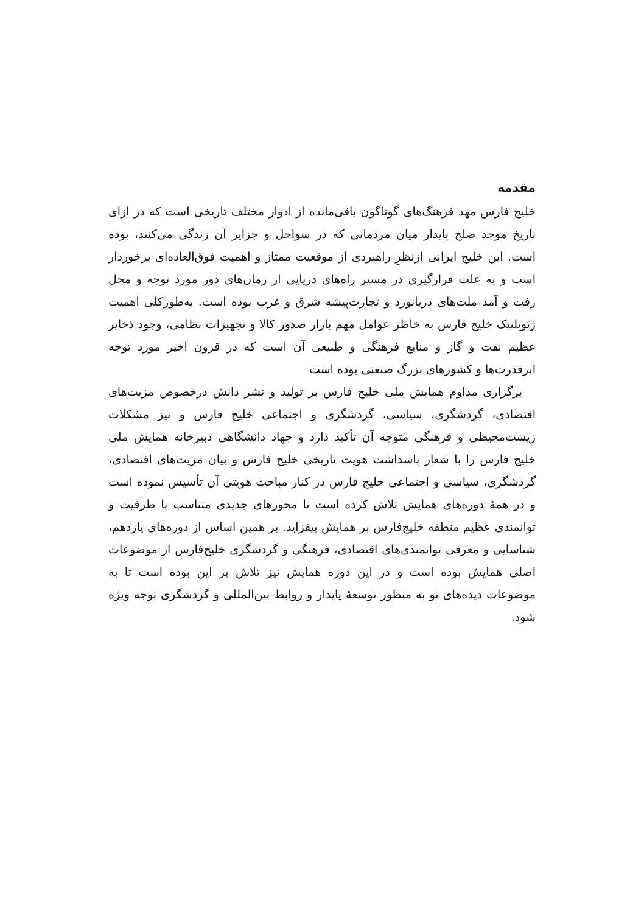مقدمه
خلیج فارس مهد فرهنگ‌های گوناگون باقی‌مانده از ادوار مختلف تاریخی است که در ازای تاریخ موجد صلح پایدار میان مردمانی که در سواحل و جزایر آن زندگی می‌کنند، بوده است. این خلیج ایرانی ازنظرِ راهبردی از موقعیت ممتاز و اهمیت فوق‌العاده‌ای برخوردار است و به علت قرارگیری در مسیر راه‌های دریایی از زمان‌های دور مورد توجه و محل رفت و آمد ملت‌های دریانورد و تجارت‌پیشه شرق و غرب بوده است. به‌طورکلی اهمیت ژئوپلتیک خلیج فارس به خاطر عوامل مهم بازار صدور کالا و تجهیزات نظامی، وجود ذخایر عظیم نفت و گاز و منابع فرهنگی و طبیعی آن است که در قرون اخیر مورد توجه ابرقدرت‌ها و کشورهای بزرگ صنعتی بوده است
برگزاری مداوم همایش ملی خلیج فارس بر تولید و نشر دانش درخصوص مزیت‌های اقتصادی، گردشگری، سیاسی، گردشگری و اجتماعی خلیج فارس و نیز مشکلات زیست‌محیطی و فرهنگی متوجه آن تأکید دارد و جهاد دانشگاهی دبیرخانه همایش ملی خلیج فارس را با شعار پاسداشت هویت تاریخی خلیج فارس و بیان مزیت‌های اقتصادی، گردشگری، سیاسی و اجتماعی خلیج فارس در کنار مباحث هویتی آن تأسیس نموده است و در همهٔ دوره‌های همایش تلاش کرده است تا محورهای جدیدی متناسب با ظرفیت و توانمندی عظیم منطقه خلیج‌فارس بر همایش بیفزاید. بر همین اساس از دوره‌های یازدهم، شناسایی و معرفی توانمندی‌های اقتصادی، فرهنگی و گردشگری خلیج‌فارس از موضوعات اصلی همایش بوده است و در این دوره همایش نیز تلاش بر این بوده است تا به موضوعات دیده‌های نو به منظور توسعهٔ پایدار و روابط بین‌المللی و گردشگری توجه ویژه شود.